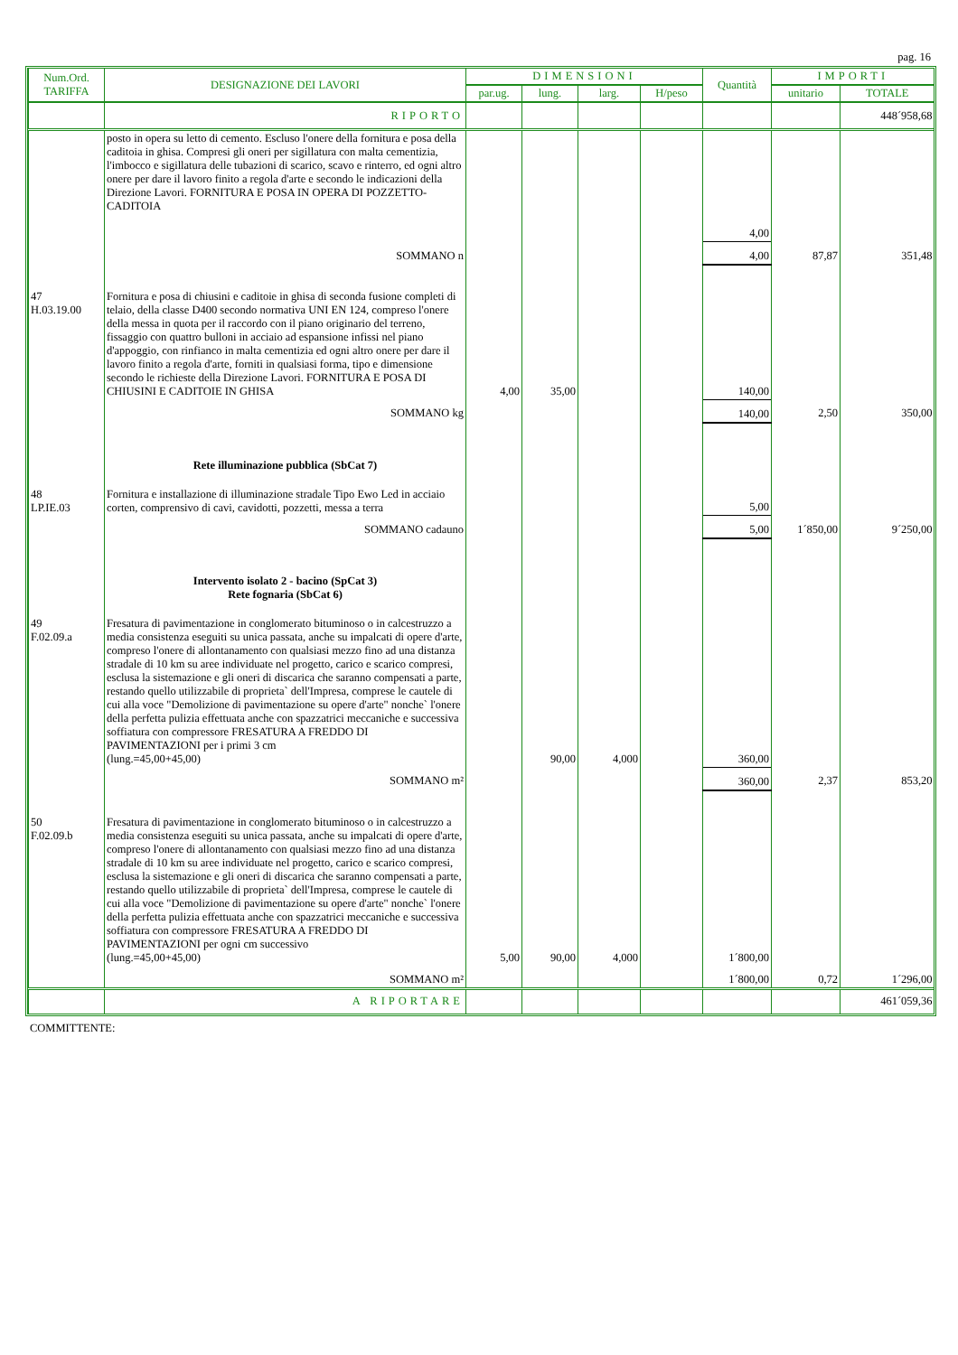pag. 16
| Num.Ord. TARIFFA | DESIGNAZIONE DEI LAVORI | DIMENSIONI | | | | Quantità | IMPORTI | |
| --- | --- | --- | --- | --- | --- | --- | --- | --- |
| | | par.ug. | lung. | larg. | H/peso | | unitario | TOTALE |
| | RIPORTO | | | | | | | 448´958,68 |
| | posto in opera su letto di cemento. Escluso l'onere della fornitura e posa della caditoia in ghisa. Compresi gli oneri per sigillatura con malta cementizia, l'imbocco e sigillatura delle tubazioni di scarico, scavo e rinterro, ed ogni altro onere per dare il lavoro finito a regola d'arte e secondo le indicazioni della Direzione Lavori. FORNITURA E POSA IN OPERA DI POZZETTO-CADITOIA | | | | | 4,00 | | |
| | SOMMANO n | | | | | 4,00 | 87,87 | 351,48 |
| 47 H.03.19.00 | Fornitura e posa di chiusini e caditoie in ghisa di seconda fusione completi di telaio, della classe D400 secondo normativa UNI EN 124, compreso l'onere della messa in quota per il raccordo con il piano originario del terreno, fissaggio con quattro bulloni in acciaio ad espansione infissi nel piano d'appoggio, con rinfianco in malta cementizia ed ogni altro onere per dare il lavoro finito a regola d'arte, forniti in qualsiasi forma, tipo e dimensione secondo le richieste della Direzione Lavori. FORNITURA E POSA DI CHIUSINI E CADITOIE IN GHISA | 4,00 | 35,00 | | | 140,00 | | |
| | SOMMANO kg | | | | | 140,00 | 2,50 | 350,00 |
| | Rete illuminazione pubblica (SbCat 7) | | | | | | | |
| 48 LP.IE.03 | Fornitura e installazione di illuminazione stradale Tipo Ewo Led in acciaio corten, comprensivo di cavi, cavidotti, pozzetti, messa a terra | | | | | 5,00 | | |
| | SOMMANO cadauno | | | | | 5,00 | 1´850,00 | 9´250,00 |
| | Intervento isolato 2 - bacino (SpCat 3) Rete fognaria (SbCat 6) | | | | | | | |
| 49 F.02.09.a | Fresatura di pavimentazione in conglomerato bituminoso o in calcestruzzo a media consistenza eseguiti su unica passata, anche su impalcati di opere d'arte, compreso l'onere di allontanamento con qualsiasi mezzo fino ad una distanza stradale di 10 km su aree individuate nel progetto, carico e scarico compresi, esclusa la sistemazione e gli oneri di discarica che saranno compensati a parte, restando quello utilizzabile di proprieta` dell'Impresa, comprese le cautele di cui alla voce "Demolizione di pavimentazione su opere d'arte" nonche` l'onere della perfetta pulizia effettuata anche con spazzatrici meccaniche e successiva soffiatura con compressore FRESATURA A FREDDO DI PAVIMENTAZIONI per i primi 3 cm (lung.=45,00+45,00) | | 90,00 | 4,000 | | 360,00 | | |
| | SOMMANO m² | | | | | 360,00 | 2,37 | 853,20 |
| 50 F.02.09.b | Fresatura di pavimentazione in conglomerato bituminoso o in calcestruzzo a media consistenza eseguiti su unica passata, anche su impalcati di opere d'arte, compreso l'onere di allontanamento con qualsiasi mezzo fino ad una distanza stradale di 10 km su aree individuate nel progetto, carico e scarico compresi, esclusa la sistemazione e gli oneri di discarica che saranno compensati a parte, restando quello utilizzabile di proprieta` dell'Impresa, comprese le cautele di cui alla voce "Demolizione di pavimentazione su opere d'arte" nonche` l'onere della perfetta pulizia effettuata anche con spazzatrici meccaniche e successiva soffiatura con compressore FRESATURA A FREDDO DI PAVIMENTAZIONI per ogni cm successivo (lung.=45,00+45,00) | 5,00 | 90,00 | 4,000 | | 1´800,00 | | |
| | SOMMANO m² | | | | | 1´800,00 | 0,72 | 1´296,00 |
| | A RIPORTARE | | | | | | | 461´059,36 |
COMMITTENTE: